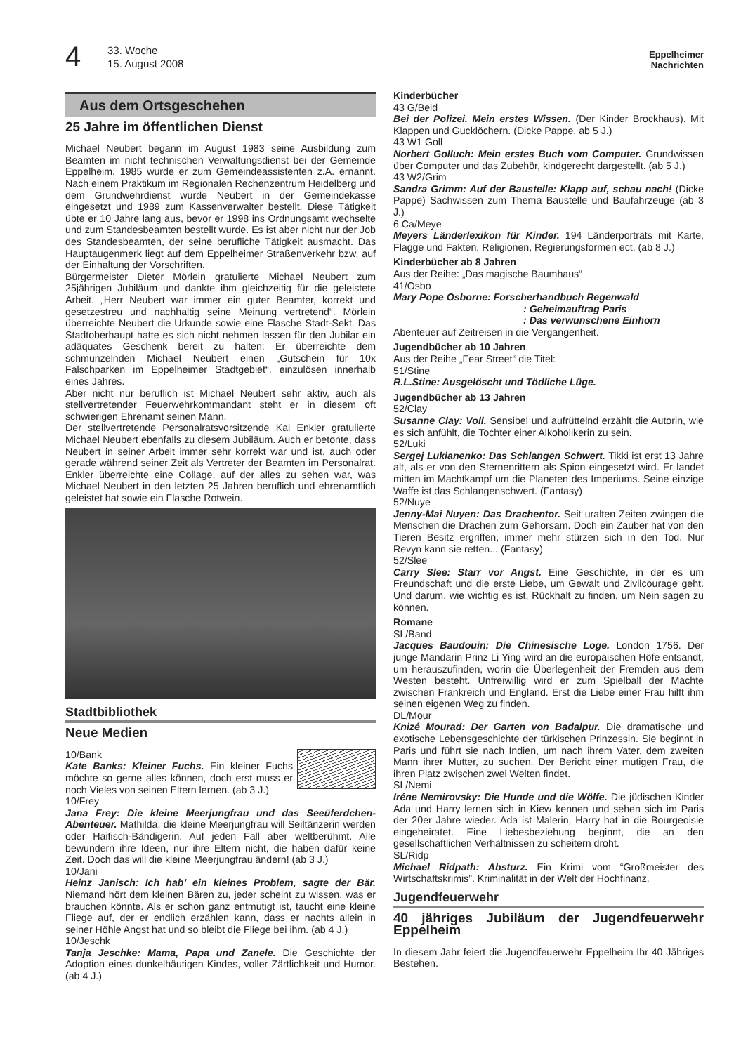4
33. Woche
15. August 2008
Eppelheimer
Nachrichten
Aus dem Ortsgeschehen
25 Jahre im öffentlichen Dienst
Michael Neubert begann im August 1983 seine Ausbildung zum Beamten im nicht technischen Verwaltungsdienst bei der Gemeinde Eppelheim. 1985 wurde er zum Gemeindeassistenten z.A. ernannt. Nach einem Praktikum im Regionalen Rechenzentrum Heidelberg und dem Grundwehrdienst wurde Neubert in der Gemeindekasse eingesetzt und 1989 zum Kassenverwalter bestellt. Diese Tätigkeit übte er 10 Jahre lang aus, bevor er 1998 ins Ordnungsamt wechselte und zum Standesbeamten bestellt wurde. Es ist aber nicht nur der Job des Standesbeamten, der seine berufliche Tätigkeit ausmacht. Das Hauptaugenmerk liegt auf dem Eppelheimer Straßenverkehr bzw. auf der Einhaltung der Vorschriften.
Bürgermeister Dieter Mörlein gratulierte Michael Neubert zum 25jährigen Jubiläum und dankte ihm gleichzeitig für die geleistete Arbeit. „Herr Neubert war immer ein guter Beamter, korrekt und gesetzestreu und nachhaltig seine Meinung vertretend“. Mörlein überreichte Neubert die Urkunde sowie eine Flasche Stadt-Sekt. Das Stadtoberhaupt hatte es sich nicht nehmen lassen für den Jubilar ein adäquates Geschenk bereit zu halten: Er überreichte dem schmunzelnden Michael Neubert einen „Gutschein für 10x Falschparken im Eppelheimer Stadtgebiet“, einzulösen innerhalb eines Jahres.
Aber nicht nur beruflich ist Michael Neubert sehr aktiv, auch als stellvertretender Feuerwehrkommandant steht er in diesem oft schwierigen Ehrenamt seinen Mann.
Der stellvertretende Personalratsvorsitzende Kai Enkler gratulierte Michael Neubert ebenfalls zu diesem Jubiläum. Auch er betonte, dass Neubert in seiner Arbeit immer sehr korrekt war und ist, auch oder gerade während seiner Zeit als Vertreter der Beamten im Personalrat. Enkler überreichte eine Collage, auf der alles zu sehen war, was Michael Neubert in den letzten 25 Jahren beruflich und ehrenamtlich geleistet hat sowie ein Flasche Rotwein.
Stadtbibliothek
Neue Medien
10/Bank
Kate Banks: Kleiner Fuchs. Ein kleiner Fuchs möchte so gerne alles können, doch erst muss er noch Vieles von seinen Eltern lernen. (ab 3 J.)
10/Frey
Jana Frey: Die kleine Meerjungfrau und das Seeüferdchen-Abenteuer. Mathilda, die kleine Meerjungfrau will Seiltänzerin werden oder Haifisch-Bändigerin. Auf jeden Fall aber weltberühmt. Alle bewundern ihre Ideen, nur ihre Eltern nicht, die haben dafür keine Zeit. Doch das will die kleine Meerjungfrau ändern! (ab 3 J.)
10/Jani
Heinz Janisch: Ich hab’ ein kleines Problem, sagte der Bär. Niemand hört dem kleinen Bären zu, jeder scheint zu wissen, was er brauchen könnte. Als er schon ganz entmutigt ist, taucht eine kleine Fliege auf, der er endlich erzählen kann, dass er nachts allein in seiner Höhle Angst hat und so bleibt die Fliege bei ihm. (ab 4 J.)
10/Jeschk
Tanja Jeschke: Mama, Papa und Zanele. Die Geschichte der Adoption eines dunkelhäutigen Kindes, voller Zärtlichkeit und Humor. (ab 4 J.)
Kinderbücher
43 G/Beid
Bei der Polizei. Mein erstes Wissen. (Der Kinder Brockhaus). Mit Klappen und Gucklöchern. (Dicke Pappe, ab 5 J.)
43 W1 Goll
Norbert Golluch: Mein erstes Buch vom Computer. Grundwissen über Computer und das Zubehör, kindgerecht dargestellt. (ab 5 J.)
43 W2/Grim
Sandra Grimm: Auf der Baustelle: Klapp auf, schau nach! (Dicke Pappe) Sachwissen zum Thema Baustelle und Baufahrzeuge (ab 3 J.)
6 Ca/Meye
Meyers Länderlexikon für Kinder. 194 Länderporträts mit Karte, Flagge und Fakten, Religionen, Regierungsformen ect. (ab 8 J.)
Kinderbücher ab 8 Jahren
Aus der Reihe: „Das magische Baumhaus“
41/Osbo
Mary Pope Osborne: Forscherhandbuch Regenwald
: Geheimauftrag Paris
: Das verwunschene Einhorn
Abenteuer auf Zeitreisen in die Vergangenheit.
Jugendbücher ab 10 Jahren
Aus der Reihe „Fear Street“ die Titel:
51/Stine
R.L.Stine: Ausgelöscht und Tödliche Lüge.
Jugendbücher ab 13 Jahren
52/Clay
Susanne Clay: Voll. Sensibel und aufrüttelnd erzählt die Autorin, wie es sich anfühlt, die Tochter einer Alkoholikerin zu sein.
52/Luki
Sergej Lukianenko: Das Schlangen Schwert. Tikki ist erst 13 Jahre alt, als er von den Sternenrittern als Spion eingesetzt wird. Er landet mitten im Machtkampf um die Planeten des Imperiums. Seine einzige Waffe ist das Schlangenschwert. (Fantasy)
52/Nuye
Jenny-Mai Nuyen: Das Drachentor. Seit uralten Zeiten zwingen die Menschen die Drachen zum Gehorsam. Doch ein Zauber hat von den Tieren Besitz ergriffen, immer mehr stürzen sich in den Tod. Nur Revyn kann sie retten... (Fantasy)
52/Slee
Carry Slee: Starr vor Angst. Eine Geschichte, in der es um Freundschaft und die erste Liebe, um Gewalt und Zivilcourage geht. Und darum, wie wichtig es ist, Rückhalt zu finden, um Nein sagen zu können.
Romane
SL/Band
Jacques Baudouin: Die Chinesische Loge. London 1756. Der junge Mandarin Prinz Li Ying wird an die europäischen Höfe entsandt, um herauszufinden, worin die Überlegenheit der Fremden aus dem Westen besteht. Unfreiwillig wird er zum Spielball der Mächte zwischen Frankreich und England. Erst die Liebe einer Frau hilft ihm seinen eigenen Weg zu finden.
DL/Mour
Knizé Mourad: Der Garten von Badalpur. Die dramatische und exotische Lebensgeschichte der türkischen Prinzessin. Sie beginnt in Paris und führt sie nach Indien, um nach ihrem Vater, dem zweiten Mann ihrer Mutter, zu suchen. Der Bericht einer mutigen Frau, die ihren Platz zwischen zwei Welten findet.
SL/Nemi
Iréne Nemirovsky: Die Hunde und die Wölfe. Die jüdischen Kinder Ada und Harry lernen sich in Kiew kennen und sehen sich im Paris der 20er Jahre wieder. Ada ist Malerin, Harry hat in die Bourgeoisie eingeheiratet. Eine Liebesbeziehung beginnt, die an den gesellschaftlichen Verhältnissen zu scheitern droht.
SL/Ridp
Michael Ridpath: Absturz. Ein Krimi vom “Großmeister des Wirtschaftskrimis”. Kriminalität in der Welt der Hochfinanz.
Jugendfeuerwehr
40 jähriges Jubiläum der Jugendfeuerwehr Eppelheim
In diesem Jahr feiert die Jugendfeuerwehr Eppelheim Ihr 40 Jähriges Bestehen.